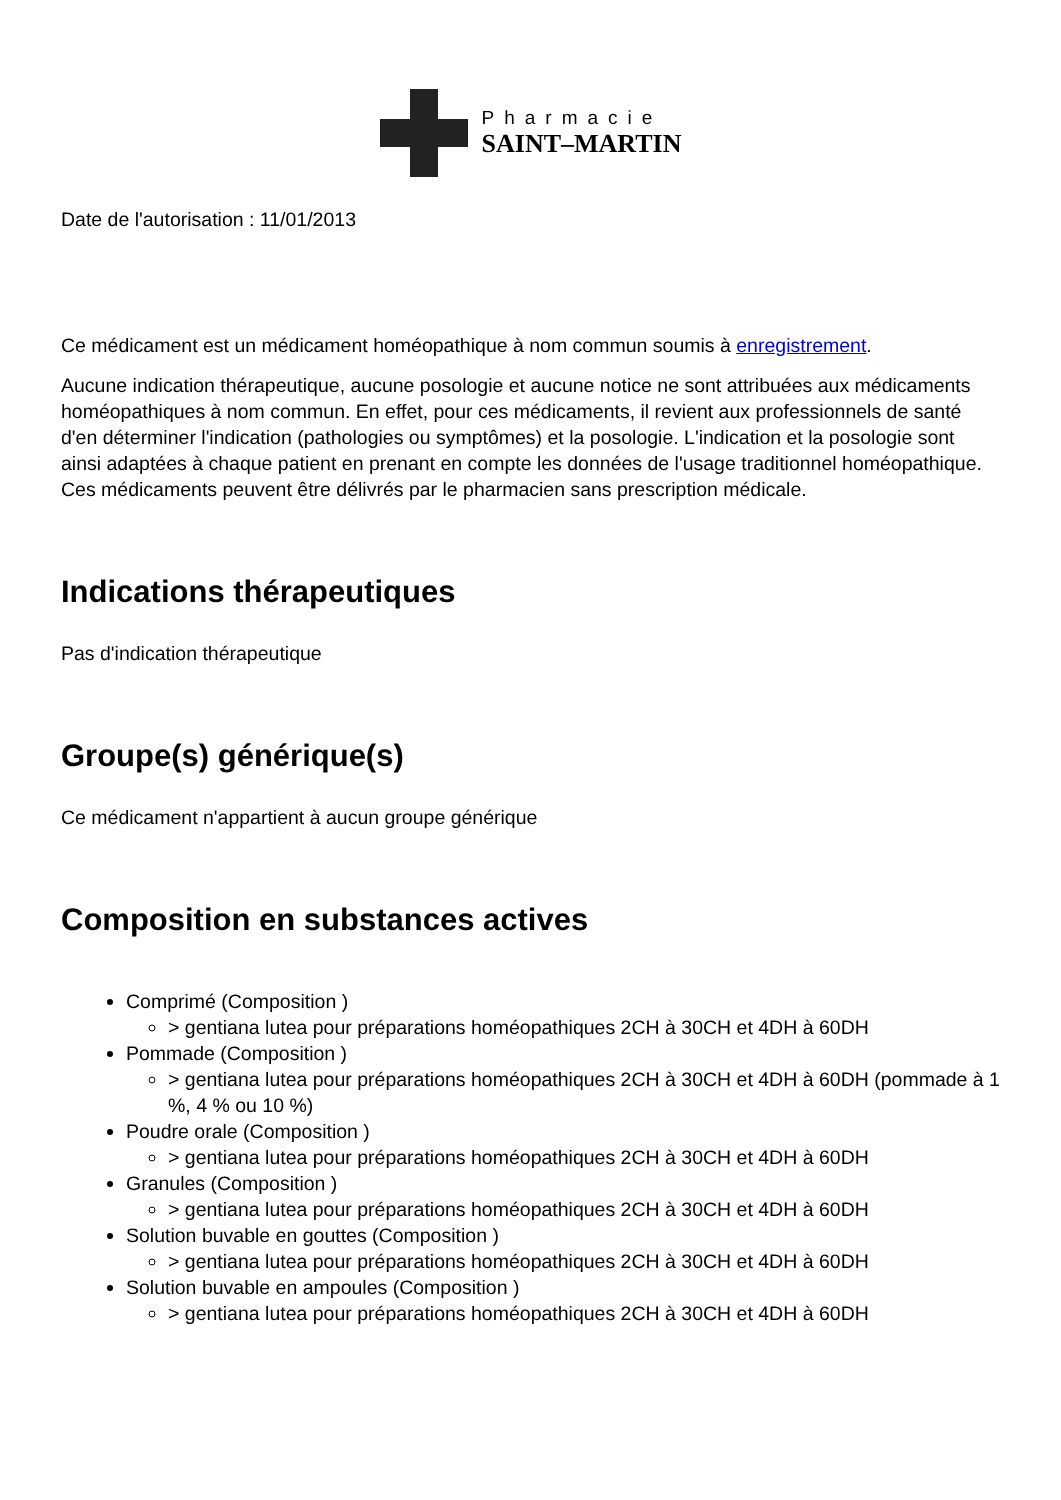Pharmacie
SAINT–MARTIN
Date de l'autorisation : 11/01/2013
Ce médicament est un médicament homéopathique à nom commun soumis à enregistrement.
Aucune indication thérapeutique, aucune posologie et aucune notice ne sont attribuées aux médicaments homéopathiques à nom commun. En effet, pour ces médicaments, il revient aux professionnels de santé d'en déterminer l'indication (pathologies ou symptômes) et la posologie. L'indication et la posologie sont ainsi adaptées à chaque patient en prenant en compte les données de l'usage traditionnel homéopathique. Ces médicaments peuvent être délivrés par le pharmacien sans prescription médicale.
Indications thérapeutiques
Pas d'indication thérapeutique
Groupe(s) générique(s)
Ce médicament n'appartient à aucun groupe générique
Composition en substances actives
Comprimé (Composition )
> gentiana lutea pour préparations homéopathiques 2CH à 30CH et 4DH à 60DH
Pommade (Composition )
> gentiana lutea pour préparations homéopathiques 2CH à 30CH et 4DH à 60DH (pommade à 1 %, 4 % ou 10 %)
Poudre orale (Composition )
> gentiana lutea pour préparations homéopathiques 2CH à 30CH et 4DH à 60DH
Granules (Composition )
> gentiana lutea pour préparations homéopathiques 2CH à 30CH et 4DH à 60DH
Solution buvable en gouttes (Composition )
> gentiana lutea pour préparations homéopathiques 2CH à 30CH et 4DH à 60DH
Solution buvable en ampoules (Composition )
> gentiana lutea pour préparations homéopathiques 2CH à 30CH et 4DH à 60DH